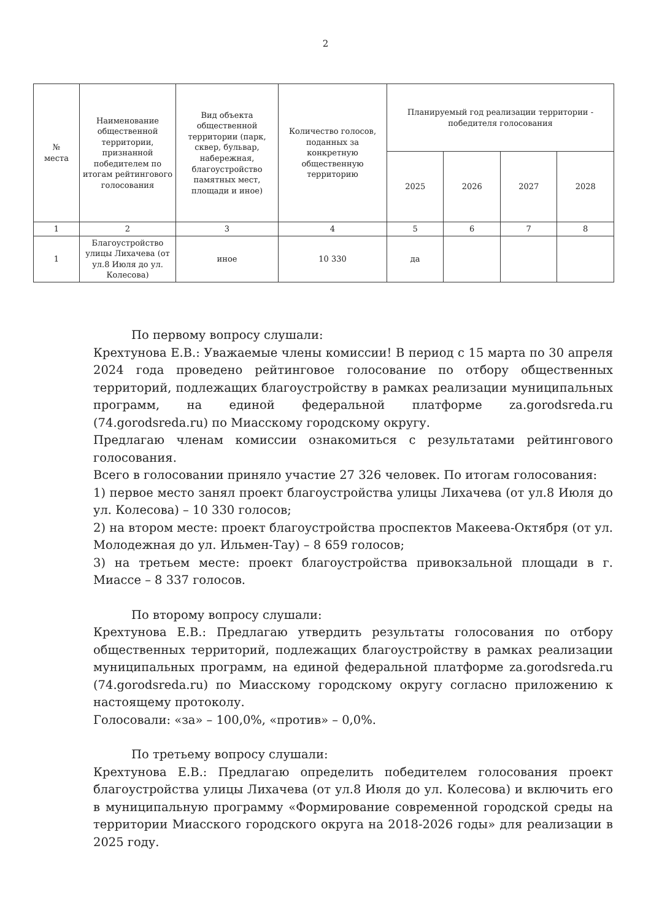2
| № места | Наименование общественной территории, признанной победителем по итогам рейтингового голосования | Вид объекта общественной территории (парк, сквер, бульвар, набережная, благоустройство памятных мест, площади и иное) | Количество голосов, поданных за конкретную общественную территорию | Планируемый год реализации территории - победителя голосования | | | |
| --- | --- | --- | --- | --- | --- | --- | --- |
| | | | | 2025 | 2026 | 2027 | 2028 |
| 1 | 2 | 3 | 4 | 5 | 6 | 7 | 8 |
| 1 | Благоустройство улицы Лихачева (от ул.8 Июля до ул. Колесова) | иное | 10 330 | да | | | |
По первому вопросу слушали:
Крехтунова Е.В.: Уважаемые члены комиссии! В период с 15 марта по 30 апреля 2024 года проведено рейтинговое голосование по отбору общественных территорий, подлежащих благоустройству в рамках реализации муниципальных программ, на единой федеральной платформе za.gorodsreda.ru (74.gorodsreda.ru) по Миасскому городскому округу.
Предлагаю членам комиссии ознакомиться с результатами рейтингового голосования.
Всего в голосовании приняло участие 27 326 человек. По итогам голосования:
1) первое место занял проект благоустройства улицы Лихачева (от ул.8 Июля до ул. Колесова) – 10 330 голосов;
2) на втором месте: проект благоустройства проспектов Макеева-Октября (от ул. Молодежная до ул. Ильмен-Тау) – 8 659 голосов;
3) на третьем месте: проект благоустройства привокзальной площади в г. Миассе – 8 337 голосов.
По второму вопросу слушали:
Крехтунова Е.В.: Предлагаю утвердить результаты голосования по отбору общественных территорий, подлежащих благоустройству в рамках реализации муниципальных программ, на единой федеральной платформе za.gorodsreda.ru (74.gorodsreda.ru) по Миасскому городскому округу согласно приложению к настоящему протоколу.
Голосовали: «за» – 100,0%, «против» – 0,0%.
По третьему вопросу слушали:
Крехтунова Е.В.: Предлагаю определить победителем голосования проект благоустройства улицы Лихачева (от ул.8 Июля до ул. Колесова) и включить его в муниципальную программу «Формирование современной городской среды на территории Миасского городского округа на 2018-2026 годы» для реализации в 2025 году.